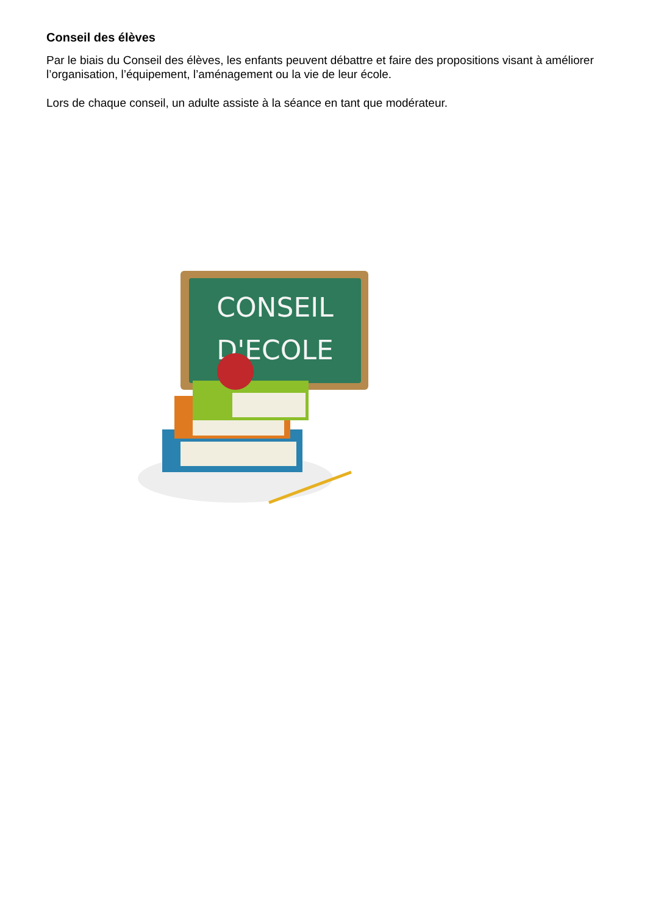Conseil des élèves
Par le biais du Conseil des élèves, les enfants peuvent débattre et faire des propositions visant à améliorer l’organisation, l’équipement, l’aménagement ou la vie de leur école.
Lors de chaque conseil, un adulte assiste à la séance en tant que modérateur.
CONSEIL
D'ECOLE